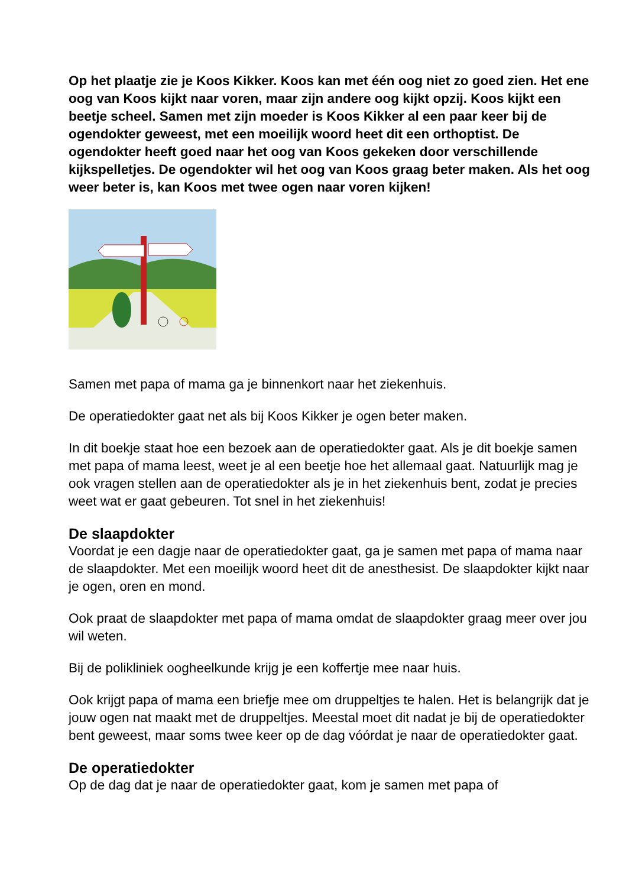Op het plaatje zie je Koos Kikker. Koos kan met één oog niet zo goed zien. Het ene oog van Koos kijkt naar voren, maar zijn andere oog kijkt opzij. Koos kijkt een beetje scheel. Samen met zijn moeder is Koos Kikker al een paar keer bij de ogendokter geweest, met een moeilijk woord heet dit een orthoptist. De ogendokter heeft goed naar het oog van Koos gekeken door verschillende kijkspelletjes. De ogendokter wil het oog van Koos graag beter maken. Als het oog weer beter is, kan Koos met twee ogen naar voren kijken!
Samen met papa of mama ga je binnenkort naar het ziekenhuis.
De operatiedokter gaat net als bij Koos Kikker je ogen beter maken.
In dit boekje staat hoe een bezoek aan de operatiedokter gaat. Als je dit boekje samen met papa of mama leest, weet je al een beetje hoe het allemaal gaat. Natuurlijk mag je ook vragen stellen aan de operatiedokter als je in het ziekenhuis bent, zodat je precies weet wat er gaat gebeuren. Tot snel in het ziekenhuis!
De slaapdokter
Voordat je een dagje naar de operatiedokter gaat, ga je samen met papa of mama naar de slaapdokter. Met een moeilijk woord heet dit de anesthesist. De slaapdokter kijkt naar je ogen, oren en mond.
Ook praat de slaapdokter met papa of mama omdat de slaapdokter graag meer over jou wil weten.
Bij de polikliniek oogheelkunde krijg je een koffertje mee naar huis.
Ook krijgt papa of mama een briefje mee om druppeltjes te halen. Het is belangrijk dat je jouw ogen nat maakt met de druppeltjes. Meestal moet dit nadat je bij de operatiedokter bent geweest, maar soms twee keer op de dag vóórdat je naar de operatiedokter gaat.
De operatiedokter
Op de dag dat je naar de operatiedokter gaat, kom je samen met papa of